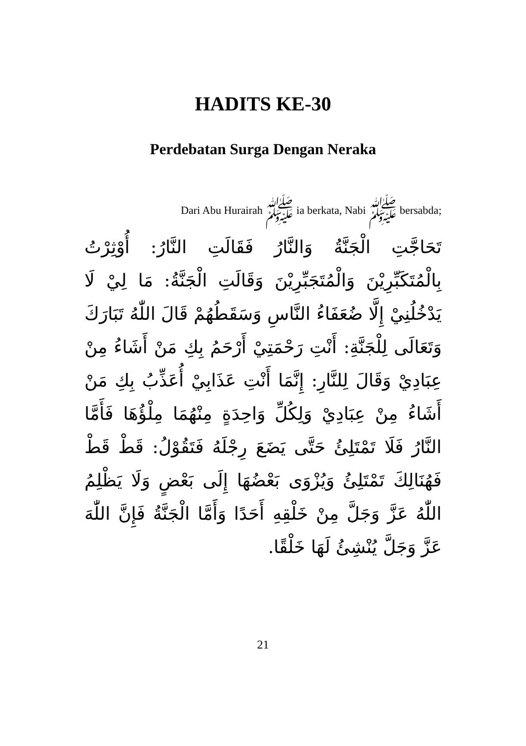HADITS KE-30
Perdebatan Surga Dengan Neraka
Dari Abu Hurairah ﷺ ia berkata, Nabi ﷺ bersabda;
تَحَاجَّتِ الْجَنَّةُ وَالنَّارُ فَقَالَتِ النَّارُ: أُوْثِرْتُ بِالْمُتَكَبِّرِيْنَ وَالْمُتَجَبِّرِيْنَ وَقَالَتِ الْجَنَّةُ: مَا لِيْ لَا يَدْخُلُنِيْ إِلَّا ضُعَفَاءُ النَّاسِ وَسَقَطُهُمْ قَالَ اللّٰهُ تَبَارَكَ وَتَعَالَى لِلْجَنَّةِ: أَنْتِ رَحْمَتِيْ أَرْحَمُ بِكِ مَنْ أَشَاءُ مِنْ عِبَادِيْ وَقَالَ لِلنَّارِ: إِنَّمَا أَنْتِ عَذَابِيْ أُعَذِّبُ بِكِ مَنْ أَشَاءُ مِنْ عِبَادِيْ وَلِكُلِّ وَاحِدَةٍ مِنْهُمَا مِلْؤُهَا فَأَمَّا النَّارُ فَلَا تَمْتَلِئُ حَتَّى يَضَعَ رِجْلَهُ فَتَقُوْلُ: قَطْ قَطْ فَهُنَالِكَ تَمْتَلِئُ وَيُزْوَى بَعْضُهَا إِلَى بَعْضٍ وَلَا يَظْلِمُ اللّٰهُ عَزَّ وَجَلَّ مِنْ خَلْقِهِ أَحَدًا وَأَمَّا الْجَنَّةُ فَإِنَّ اللّٰهَ عَزَّ وَجَلَّ يُنْشِئُ لَهَا خَلْقًا.
21